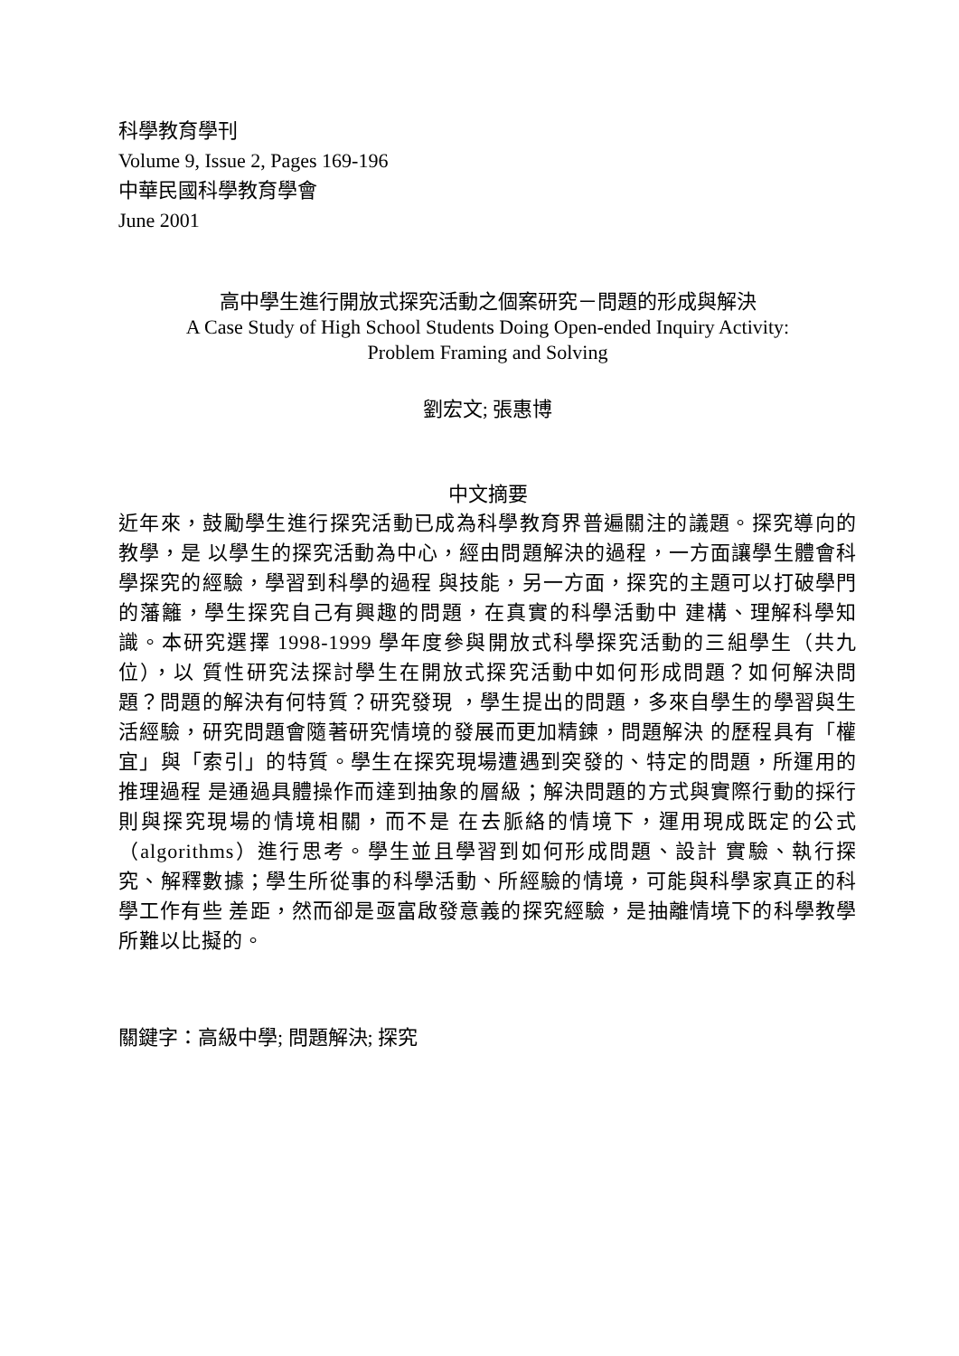科學教育學刊
Volume 9, Issue 2, Pages 169-196
中華民國科學教育學會
June 2001
高中學生進行開放式探究活動之個案研究－問題的形成與解決
A Case Study of High School Students Doing Open-ended Inquiry Activity:
Problem Framing and Solving
劉宏文; 張惠博
中文摘要
近年來，鼓勵學生進行探究活動已成為科學教育界普遍關注的議題。探究導向的教學，是 以學生的探究活動為中心，經由問題解決的過程，一方面讓學生體會科學探究的經驗，學習到科學的過程 與技能，另一方面，探究的主題可以打破學門的藩籬，學生探究自己有興趣的問題，在真實的科學活動中 建構、理解科學知識。本研究選擇 1998-1999 學年度參與開放式科學探究活動的三組學生（共九位），以 質性研究法探討學生在開放式探究活動中如何形成問題？如何解決問題？問題的解決有何特質？研究發現 ，學生提出的問題，多來自學生的學習與生活經驗，研究問題會隨著研究情境的發展而更加精鍊，問題解決 的歷程具有「權宜」與「索引」的特質。學生在探究現場遭遇到突發的、特定的問題，所運用的推理過程 是通過具體操作而達到抽象的層級；解決問題的方式與實際行動的採行則與探究現場的情境相關，而不是 在去脈絡的情境下，運用現成既定的公式（algorithms）進行思考。學生並且學習到如何形成問題、設計 實驗、執行探究、解釋數據；學生所從事的科學活動、所經驗的情境，可能與科學家真正的科學工作有些 差距，然而卻是亟富啟發意義的探究經驗，是抽離情境下的科學教學所難以比擬的。
關鍵字：高級中學; 問題解決; 探究